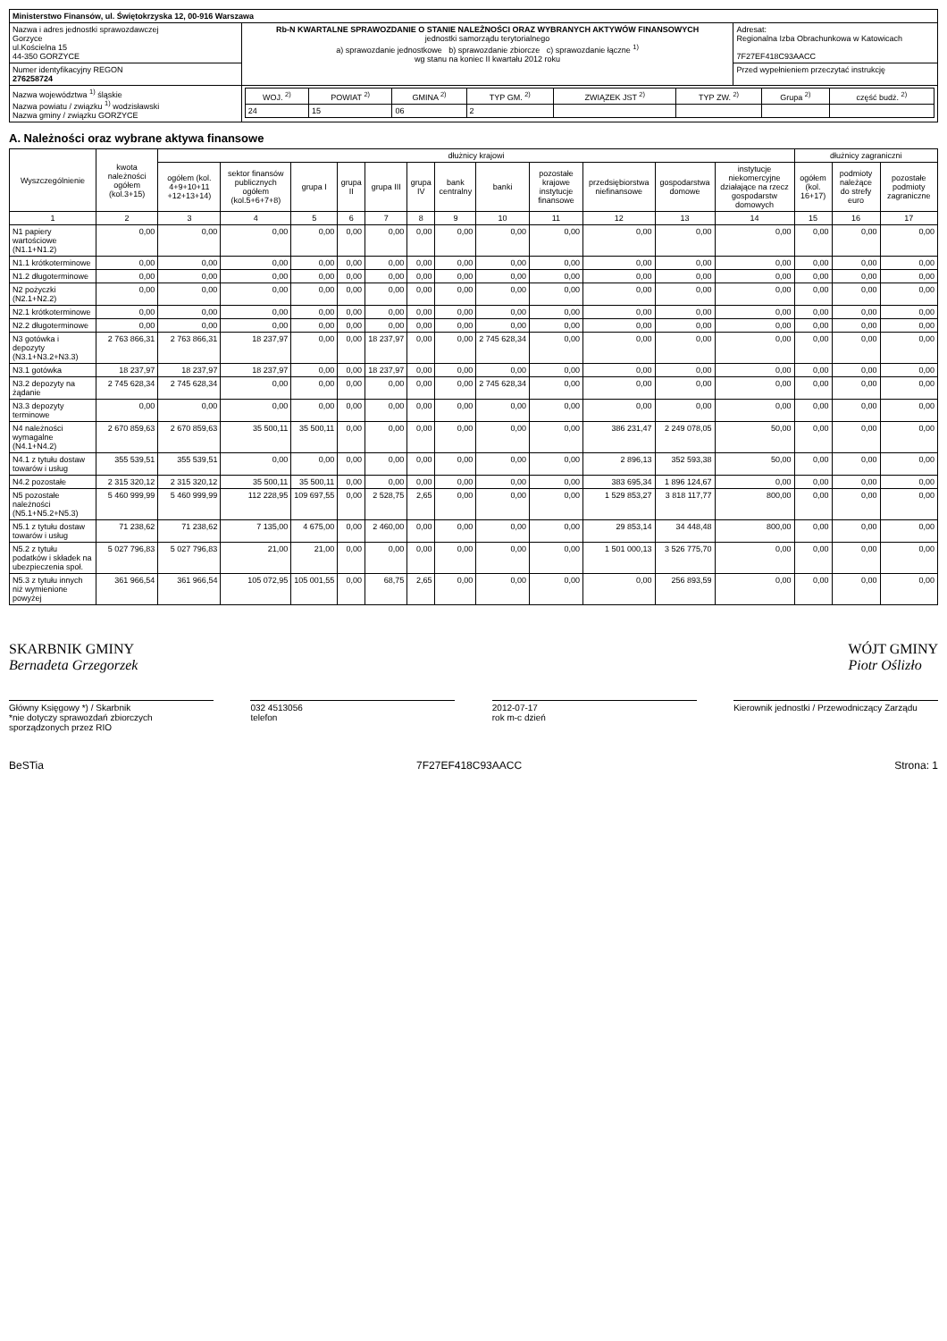| Ministerstwo Finansów, ul. Świętokrzyska 12, 00-916 Warszawa | | |
| Nazwa i adres jednostki sprawozdawczej Gorzyce ul.Kościelna 15 44-350 GORZYCE | Rb-N KWARTALNE SPRAWOZDANIE O STANIE NALEŻNOŚCI ORAZ WYBRANYCH AKTYWÓW FINANSOWYCH jednostki samorządu terytorialnego a) sprawozdanie jednostkowe b) sprawozdanie zbiorcze c) sprawozdanie łączne <sup>1)</sup> wg stanu na koniec II kwartału 2012 roku | Adresat: Regionalna Izba Obrachunkowa w Katowicach 7F27EF418C93AACC |
| Numer identyfikacyjny REGON 276258724 | | Przed wypełnieniem przeczytać instrukcję |
| Nazwa województwa <sup>1)</sup> śląskie Nazwa powiatu / związku <sup>1)</sup> wodzisławski Nazwa gminy / związku GORZYCE | / WOJ. <sup>2)</sup> / POWIAT <sup>2)</sup> / GMINA <sup>2)</sup> / TYP GM. <sup>2)</sup> / ZWIĄZEK JST <sup>2)</sup> / TYP ZW. <sup>2)</sup> / Grupa <sup>2)</sup> / część budż. <sup>2)</sup> / / --- / --- / --- / --- / --- / --- / --- / --- / / 24 / 15 / 06 / 2 / / / / / | |
A. Należności oraz wybrane aktywa finansowe
| Wyszczególnienie | kwota należności ogółem (kol.3+15) | dłużnicy krajowi | | | | | | | | | | | | dłużnicy zagraniczni | | |
| --- | --- | --- | --- | --- | --- | --- | --- | --- | --- | --- | --- | --- | --- | --- | --- | --- |
| | | ogółem (kol. 4+9+10+11 +12+13+14) | sektor finansów publicznych ogółem (kol.5+6+7+8) | grupa I | grupa II | grupa III | grupa IV | bank centralny | banki | pozostałe krajowe instytucje finansowe | przedsiębiorstwa niefinansowe | gospodarstwa domowe | instytucje niekomercyjne działające na rzecz gospodarstw domowych | ogółem (kol. 16+17) | podmioty należące do strefy euro | pozostałe podmioty zagraniczne |
| 1 | 2 | 3 | 4 | 5 | 6 | 7 | 8 | 9 | 10 | 11 | 12 | 13 | 14 | 15 | 16 | 17 |
| N1 papiery wartościowe (N1.1+N1.2) | 0,00 | 0,00 | 0,00 | 0,00 | 0,00 | 0,00 | 0,00 | 0,00 | 0,00 | 0,00 | 0,00 | 0,00 | 0,00 | 0,00 | 0,00 | 0,00 |
| N1.1 krótkoterminowe | 0,00 | 0,00 | 0,00 | 0,00 | 0,00 | 0,00 | 0,00 | 0,00 | 0,00 | 0,00 | 0,00 | 0,00 | 0,00 | 0,00 | 0,00 | 0,00 |
| N1.2 długoterminowe | 0,00 | 0,00 | 0,00 | 0,00 | 0,00 | 0,00 | 0,00 | 0,00 | 0,00 | 0,00 | 0,00 | 0,00 | 0,00 | 0,00 | 0,00 | 0,00 |
| N2 pożyczki (N2.1+N2.2) | 0,00 | 0,00 | 0,00 | 0,00 | 0,00 | 0,00 | 0,00 | 0,00 | 0,00 | 0,00 | 0,00 | 0,00 | 0,00 | 0,00 | 0,00 | 0,00 |
| N2.1 krótkoterminowe | 0,00 | 0,00 | 0,00 | 0,00 | 0,00 | 0,00 | 0,00 | 0,00 | 0,00 | 0,00 | 0,00 | 0,00 | 0,00 | 0,00 | 0,00 | 0,00 |
| N2.2 długoterminowe | 0,00 | 0,00 | 0,00 | 0,00 | 0,00 | 0,00 | 0,00 | 0,00 | 0,00 | 0,00 | 0,00 | 0,00 | 0,00 | 0,00 | 0,00 | 0,00 |
| N3 gotówka i depozyty (N3.1+N3.2+N3.3) | 2 763 866,31 | 2 763 866,31 | 18 237,97 | 0,00 | 0,00 | 18 237,97 | 0,00 | 0,00 | 2 745 628,34 | 0,00 | 0,00 | 0,00 | 0,00 | 0,00 | 0,00 | 0,00 |
| N3.1 gotówka | 18 237,97 | 18 237,97 | 18 237,97 | 0,00 | 0,00 | 18 237,97 | 0,00 | 0,00 | 0,00 | 0,00 | 0,00 | 0,00 | 0,00 | 0,00 | 0,00 | 0,00 |
| N3.2 depozyty na żądanie | 2 745 628,34 | 2 745 628,34 | 0,00 | 0,00 | 0,00 | 0,00 | 0,00 | 0,00 | 2 745 628,34 | 0,00 | 0,00 | 0,00 | 0,00 | 0,00 | 0,00 | 0,00 |
| N3.3 depozyty terminowe | 0,00 | 0,00 | 0,00 | 0,00 | 0,00 | 0,00 | 0,00 | 0,00 | 0,00 | 0,00 | 0,00 | 0,00 | 0,00 | 0,00 | 0,00 | 0,00 |
| N4 należności wymagalne (N4.1+N4.2) | 2 670 859,63 | 2 670 859,63 | 35 500,11 | 35 500,11 | 0,00 | 0,00 | 0,00 | 0,00 | 0,00 | 0,00 | 386 231,47 | 2 249 078,05 | 50,00 | 0,00 | 0,00 | 0,00 |
| N4.1 z tytułu dostaw towarów i usług | 355 539,51 | 355 539,51 | 0,00 | 0,00 | 0,00 | 0,00 | 0,00 | 0,00 | 0,00 | 0,00 | 2 896,13 | 352 593,38 | 50,00 | 0,00 | 0,00 | 0,00 |
| N4.2 pozostałe | 2 315 320,12 | 2 315 320,12 | 35 500,11 | 35 500,11 | 0,00 | 0,00 | 0,00 | 0,00 | 0,00 | 0,00 | 383 695,34 | 1 896 124,67 | 0,00 | 0,00 | 0,00 | 0,00 |
| N5 pozostałe należności (N5.1+N5.2+N5.3) | 5 460 999,99 | 5 460 999,99 | 112 228,95 | 109 697,55 | 0,00 | 2 528,75 | 2,65 | 0,00 | 0,00 | 0,00 | 1 529 853,27 | 3 818 117,77 | 800,00 | 0,00 | 0,00 | 0,00 |
| N5.1 z tytułu dostaw towarów i usług | 71 238,62 | 71 238,62 | 7 135,00 | 4 675,00 | 0,00 | 2 460,00 | 0,00 | 0,00 | 0,00 | 0,00 | 29 853,14 | 34 448,48 | 800,00 | 0,00 | 0,00 | 0,00 |
| N5.2 z tytułu podatków i składek na ubezpieczenia społ. | 5 027 796,83 | 5 027 796,83 | 21,00 | 21,00 | 0,00 | 0,00 | 0,00 | 0,00 | 0,00 | 0,00 | 1 501 000,13 | 3 526 775,70 | 0,00 | 0,00 | 0,00 | 0,00 |
| N5.3 z tytułu innych niż wymienione powyżej | 361 966,54 | 361 966,54 | 105 072,95 | 105 001,55 | 0,00 | 68,75 | 2,65 | 0,00 | 0,00 | 0,00 | 0,00 | 256 893,59 | 0,00 | 0,00 | 0,00 | 0,00 |
SKARBNIK GMINY
Bernadeta Grzegorzek
WÓJT GMINY
Piotr Oślizło
Główny Księgowy *) / Skarbnik
*nie dotyczy sprawozdań zbiorczych sporządzonych przez RIO
032 4513056
telefon
2012-07-17
rok m-c dzień
Kierownik jednostki / Przewodniczący Zarządu
BeSTia 7F27EF418C93AACC Strona: 1